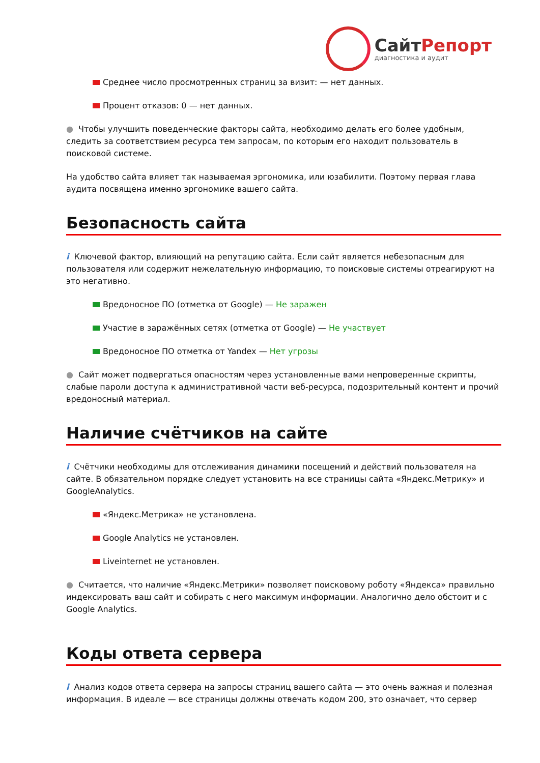СайтРепорт
диагностика и аудит
Среднее число просмотренных страниц за визит: — нет данных.
Процент отказов: 0 — нет данных.
● Чтобы улучшить поведенческие факторы сайта, необходимо делать его более удобным, следить за соответствием ресурса тем запросам, по которым его находит пользователь в поисковой системе.
На удобство сайта влияет так называемая эргономика, или юзабилити. Поэтому первая глава аудита посвящена именно эргономике вашего сайта.
Безопасность сайта
i Ключевой фактор, влияющий на репутацию сайта. Если сайт является небезопасным для пользователя или содержит нежелательную информацию, то поисковые системы отреагируют на это негативно.
Вредоносное ПО (отметка от Google) — Не заражен
Участие в заражённых сетях (отметка от Google) — Не участвует
Вредоносное ПО отметка от Yandex — Нет угрозы
● Сайт может подвергаться опасностям через установленные вами непроверенные скрипты, слабые пароли доступа к административной части веб-ресурса, подозрительный контент и прочий вредоносный материал.
Наличие счётчиков на сайте
i Счётчики необходимы для отслеживания динамики посещений и действий пользователя на сайте. В обязательном порядке следует установить на все страницы сайта «Яндекс.Метрику» и GoogleAnalytics.
«Яндекс.Метрика» не установлена.
Google Analytics не установлен.
Liveinternet не установлен.
● Считается, что наличие «Яндекс.Метрики» позволяет поисковому роботу «Яндекса» правильно индексировать ваш сайт и собирать с него максимум информации. Аналогично дело обстоит и с Google Analytics.
Коды ответа сервера
i Анализ кодов ответа сервера на запросы страниц вашего сайта — это очень важная и полезная информация. В идеале — все страницы должны отвечать кодом 200, это означает, что сервер